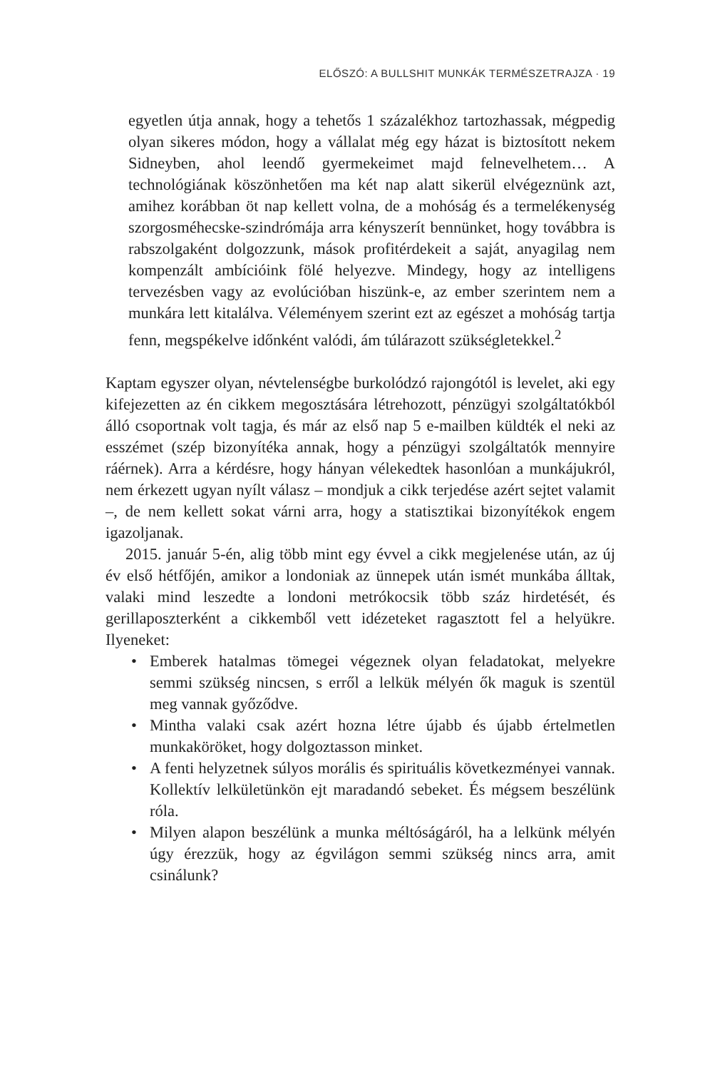ELŐSZÓ: A BULLSHIT MUNKÁK TERMÉSZETRAJZA · 19
egyetlen útja annak, hogy a tehetős 1 százalékhoz tartozhassak, mégpedig olyan sikeres módon, hogy a vállalat még egy házat is biztosított nekem Sidneyben, ahol leendő gyermekeimet majd felnevelhetem… A technológiának köszönhetően ma két nap alatt sikerül elvégeznünk azt, amihez korábban öt nap kellett volna, de a mohóság és a termelékenység szorgosméhecske-szindrómája arra kényszerít bennünket, hogy továbbra is rabszolgaként dolgozzunk, mások profitérdekeit a saját, anyagilag nem kompenzált ambícióink fölé helyezve. Mindegy, hogy az intelligens tervezésben vagy az evolúcióban hiszünk-e, az ember szerintem nem a munkára lett kitalálva. Véleményem szerint ezt az egészet a mohóság tartja fenn, megspékelve időnként valódi, ám túlárazott szükségletekkel.<sup>2</sup>
Kaptam egyszer olyan, névtelenségbe burkolódzó rajongótól is levelet, aki egy kifejezetten az én cikkem megosztására létrehozott, pénzügyi szolgáltatókból álló csoportnak volt tagja, és már az első nap 5 e-mailben küldték el neki az esszémet (szép bizonyítéka annak, hogy a pénzügyi szolgáltatók mennyire ráérnek). Arra a kérdésre, hogy hányan vélekedtek hasonlóan a munkájukról, nem érkezett ugyan nyílt válasz – mondjuk a cikk terjedése azért sejtet valamit –, de nem kellett sokat várni arra, hogy a statisztikai bizonyítékok engem igazoljanak.
2015. január 5-én, alig több mint egy évvel a cikk megjelenése után, az új év első hétfőjén, amikor a londoniak az ünnepek után ismét munkába álltak, valaki mind leszedte a londoni metrókocsik több száz hirdetését, és gerillaposzterként a cikkemből vett idézeteket ragasztott fel a helyükre. Ilyeneket:
• Emberek hatalmas tömegei végeznek olyan feladatokat, melyekre semmi szükség nincsen, s erről a lelkük mélyén ők maguk is szentül meg vannak győződve.
• Mintha valaki csak azért hozna létre újabb és újabb értelmetlen munkaköröket, hogy dolgoztasson minket.
• A fenti helyzetnek súlyos morális és spirituális következményei vannak. Kollektív lelkületünkön ejt maradandó sebeket. És mégsem beszélünk róla.
• Milyen alapon beszélünk a munka méltóságáról, ha a lelkünk mélyén úgy érezzük, hogy az égvilágon semmi szükség nincs arra, amit csinálunk?